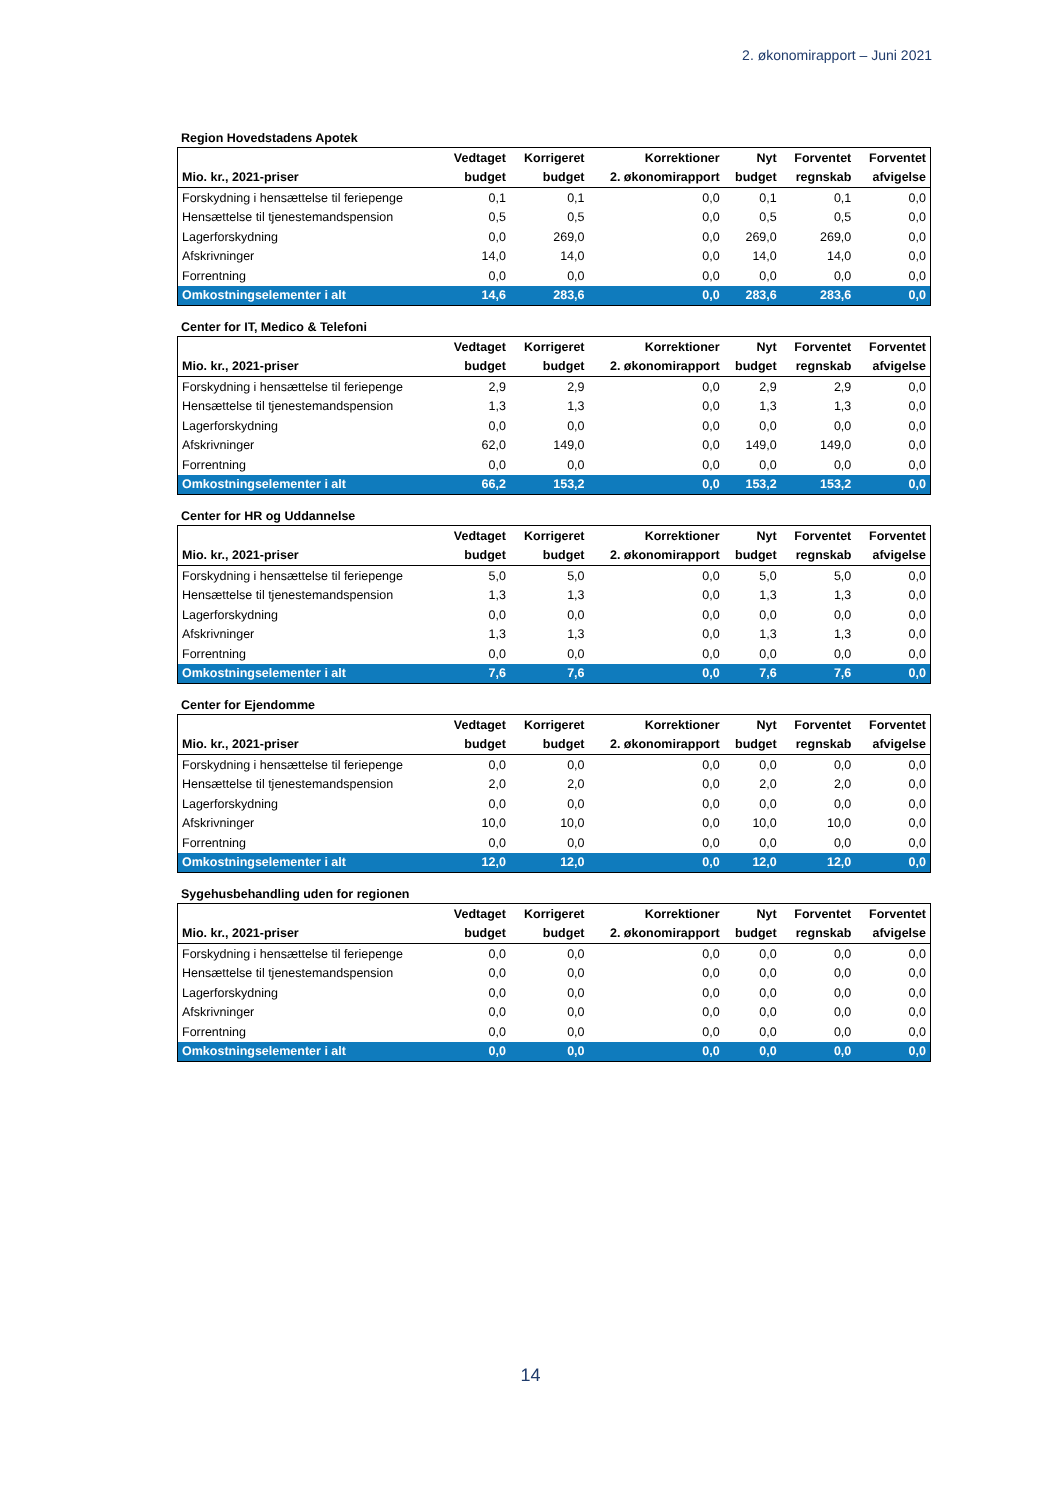2. økonomirapport – Juni 2021
Region Hovedstadens Apotek
| | Vedtaget | Korrigeret | Korrektioner | Nyt | Forventet | Forventet |
| --- | --- | --- | --- | --- | --- | --- |
| Mio. kr., 2021-priser | budget | budget | 2. økonomirapport | budget | regnskab | afvigelse |
| Forskydning i hensættelse til feriepenge | 0,1 | 0,1 | 0,0 | 0,1 | 0,1 | 0,0 |
| Hensættelse til tjenestemandspension | 0,5 | 0,5 | 0,0 | 0,5 | 0,5 | 0,0 |
| Lagerforskydning | 0,0 | 269,0 | 0,0 | 269,0 | 269,0 | 0,0 |
| Afskrivninger | 14,0 | 14,0 | 0,0 | 14,0 | 14,0 | 0,0 |
| Forrentning | 0,0 | 0,0 | 0,0 | 0,0 | 0,0 | 0,0 |
| Omkostningselementer i alt | 14,6 | 283,6 | 0,0 | 283,6 | 283,6 | 0,0 |
Center for IT, Medico & Telefoni
| | Vedtaget | Korrigeret | Korrektioner | Nyt | Forventet | Forventet |
| --- | --- | --- | --- | --- | --- | --- |
| Mio. kr., 2021-priser | budget | budget | 2. økonomirapport | budget | regnskab | afvigelse |
| Forskydning i hensættelse til feriepenge | 2,9 | 2,9 | 0,0 | 2,9 | 2,9 | 0,0 |
| Hensættelse til tjenestemandspension | 1,3 | 1,3 | 0,0 | 1,3 | 1,3 | 0,0 |
| Lagerforskydning | 0,0 | 0,0 | 0,0 | 0,0 | 0,0 | 0,0 |
| Afskrivninger | 62,0 | 149,0 | 0,0 | 149,0 | 149,0 | 0,0 |
| Forrentning | 0,0 | 0,0 | 0,0 | 0,0 | 0,0 | 0,0 |
| Omkostningselementer i alt | 66,2 | 153,2 | 0,0 | 153,2 | 153,2 | 0,0 |
Center for HR og Uddannelse
| | Vedtaget | Korrigeret | Korrektioner | Nyt | Forventet | Forventet |
| --- | --- | --- | --- | --- | --- | --- |
| Mio. kr., 2021-priser | budget | budget | 2. økonomirapport | budget | regnskab | afvigelse |
| Forskydning i hensættelse til feriepenge | 5,0 | 5,0 | 0,0 | 5,0 | 5,0 | 0,0 |
| Hensættelse til tjenestemandspension | 1,3 | 1,3 | 0,0 | 1,3 | 1,3 | 0,0 |
| Lagerforskydning | 0,0 | 0,0 | 0,0 | 0,0 | 0,0 | 0,0 |
| Afskrivninger | 1,3 | 1,3 | 0,0 | 1,3 | 1,3 | 0,0 |
| Forrentning | 0,0 | 0,0 | 0,0 | 0,0 | 0,0 | 0,0 |
| Omkostningselementer i alt | 7,6 | 7,6 | 0,0 | 7,6 | 7,6 | 0,0 |
Center for Ejendomme
| | Vedtaget | Korrigeret | Korrektioner | Nyt | Forventet | Forventet |
| --- | --- | --- | --- | --- | --- | --- |
| Mio. kr., 2021-priser | budget | budget | 2. økonomirapport | budget | regnskab | afvigelse |
| Forskydning i hensættelse til feriepenge | 0,0 | 0,0 | 0,0 | 0,0 | 0,0 | 0,0 |
| Hensættelse til tjenestemandspension | 2,0 | 2,0 | 0,0 | 2,0 | 2,0 | 0,0 |
| Lagerforskydning | 0,0 | 0,0 | 0,0 | 0,0 | 0,0 | 0,0 |
| Afskrivninger | 10,0 | 10,0 | 0,0 | 10,0 | 10,0 | 0,0 |
| Forrentning | 0,0 | 0,0 | 0,0 | 0,0 | 0,0 | 0,0 |
| Omkostningselementer i alt | 12,0 | 12,0 | 0,0 | 12,0 | 12,0 | 0,0 |
Sygehusbehandling uden for regionen
| | Vedtaget | Korrigeret | Korrektioner | Nyt | Forventet | Forventet |
| --- | --- | --- | --- | --- | --- | --- |
| Mio. kr., 2021-priser | budget | budget | 2. økonomirapport | budget | regnskab | afvigelse |
| Forskydning i hensættelse til feriepenge | 0,0 | 0,0 | 0,0 | 0,0 | 0,0 | 0,0 |
| Hensættelse til tjenestemandspension | 0,0 | 0,0 | 0,0 | 0,0 | 0,0 | 0,0 |
| Lagerforskydning | 0,0 | 0,0 | 0,0 | 0,0 | 0,0 | 0,0 |
| Afskrivninger | 0,0 | 0,0 | 0,0 | 0,0 | 0,0 | 0,0 |
| Forrentning | 0,0 | 0,0 | 0,0 | 0,0 | 0,0 | 0,0 |
| Omkostningselementer i alt | 0,0 | 0,0 | 0,0 | 0,0 | 0,0 | 0,0 |
14